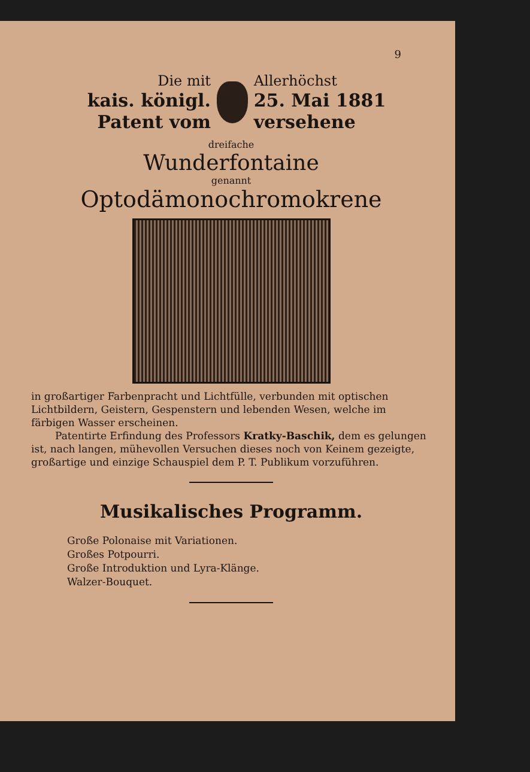9
Die mit
kais. königl. Patent vom
Allerhöchst
25. Mai 1881 versehene
dreifache
Wunderfontaine
genannt
Optodämonochromokrene
in großartiger Farbenpracht und Lichtfülle, verbunden mit optischen Lichtbildern, Geistern, Gespenstern und lebenden Wesen, welche im färbigen Wasser erscheinen.
Patentirte Erfindung des Professors Kratky-Baschik, dem es gelungen ist, nach langen, mühevollen Versuchen dieses noch von Keinem gezeigte, großartige und einzige Schauspiel dem P. T. Publikum vorzuführen.
Musikalisches Programm.
Große Polonaise mit Variationen.
Großes Potpourri.
Große Introduktion und Lyra-Klänge.
Walzer-Bouquet.